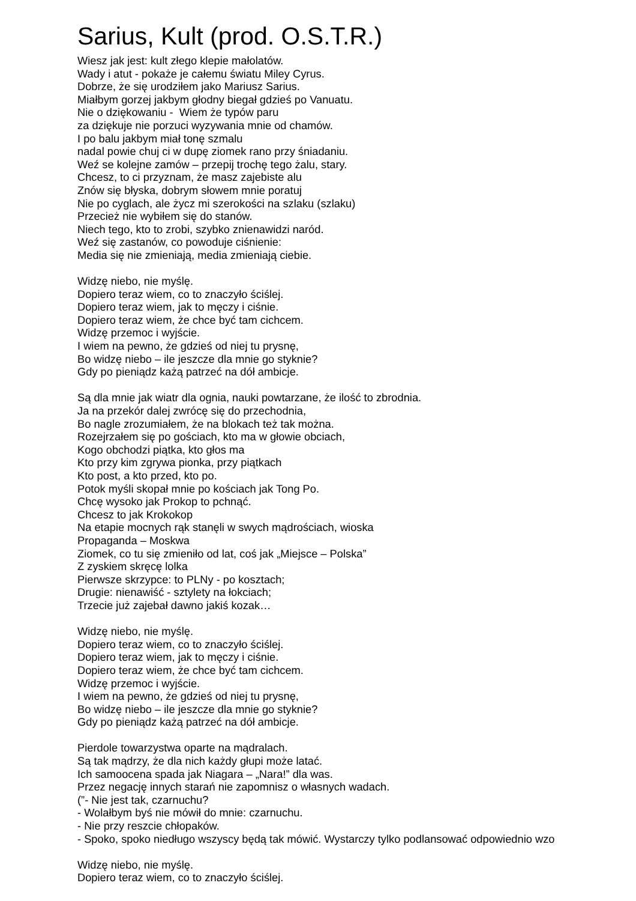Sarius, Kult (prod. O.S.T.R.)
Wiesz jak jest: kult złego klepie małolatów.
Wady i atut - pokaże je całemu światu Miley Cyrus.
Dobrze, że się urodziłem jako Mariusz Sarius.
Miałbym gorzej jakbym głodny biegał gdzieś po Vanuatu.
Nie o dziękowaniu - Wiem że typów paru
za dziękuje nie porzuci wyzywania mnie od chamów.
I po balu jakbym miał tonę szmalu
nadal powie chuj ci w dupę ziomek rano przy śniadaniu.
Weź se kolejne zamów – przepij trochę tego żalu, stary.
Chcesz, to ci przyznam, że masz zajebiste alu
Znów się błyska, dobrym słowem mnie poratuj
Nie po cyglach, ale życz mi szerokości na szlaku (szlaku)
Przecież nie wybiłem się do stanów.
Niech tego, kto to zrobi, szybko znienawidzi naród.
Weź się zastanów, co powoduje ciśnienie:
Media się nie zmieniają, media zmieniają ciebie.
Widzę niebo, nie myślę.
Dopiero teraz wiem, co to znaczyło ściślej.
Dopiero teraz wiem, jak to męczy i ciśnie.
Dopiero teraz wiem, że chce być tam cichcem.
Widzę przemoc i wyjście.
I wiem na pewno, że gdzieś od niej tu prysnę,
Bo widzę niebo – ile jeszcze dla mnie go styknie?
Gdy po pieniądz każą patrzeć na dół ambicje.
Są dla mnie jak wiatr dla ognia, nauki powtarzane, że ilość to zbrodnia.
Ja na przekór dalej zwrócę się do przechodnia,
Bo nagle zrozumiałem, że na blokach też tak można.
Rozejrzałem się po gościach, kto ma w głowie obciach,
Kogo obchodzi piątka, kto głos ma
Kto przy kim zgrywa pionka, przy piątkach
Kto post, a kto przed, kto po.
Potok myśli skopał mnie po kościach jak Tong Po.
Chcę wysoko jak Prokop to pchnąć.
Chcesz to jak Krokokop
Na etapie mocnych rąk stanęli w swych mądrościach, wioska
Propaganda – Moskwa
Ziomek, co tu się zmieniło od lat, coś jak „Miejsce – Polska”
Z zyskiem skręcę lolka
Pierwsze skrzypce: to PLNy - po kosztach;
Drugie: nienawiść - sztylety na łokciach;
Trzecie już zajebał dawno jakiś kozak…
Widzę niebo, nie myślę.
Dopiero teraz wiem, co to znaczyło ściślej.
Dopiero teraz wiem, jak to męczy i ciśnie.
Dopiero teraz wiem, że chce być tam cichcem.
Widzę przemoc i wyjście.
I wiem na pewno, że gdzieś od niej tu prysnę,
Bo widzę niebo – ile jeszcze dla mnie go styknie?
Gdy po pieniądz każą patrzeć na dół ambicje.
Pierdole towarzystwa oparte na mądralach.
Są tak mądrzy, że dla nich każdy głupi może latać.
Ich samoocena spada jak Niagara – „Nara!” dla was.
Przez negację innych starań nie zapomnisz o własnych wadach.
(”- Nie jest tak, czarnuchu?
- Wolałbym byś nie mówił do mnie: czarnuchu.
- Nie przy reszcie chłopaków.
- Spoko, spoko niedługo wszyscy będą tak mówić. Wystarczy tylko podlansować odpowiednio wzo
Widzę niebo, nie myślę.
Dopiero teraz wiem, co to znaczyło ściślej.